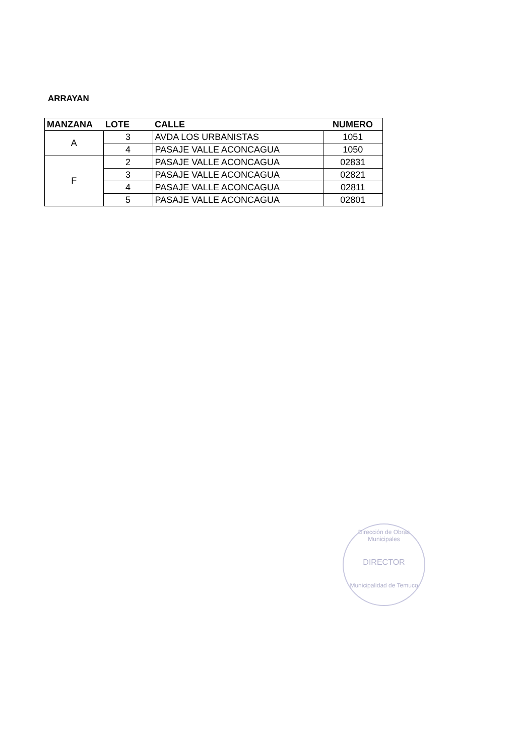ARRAYAN
| MANZANA | LOTE | CALLE | NUMERO |
| --- | --- | --- | --- |
| A | 3 | AVDA LOS URBANISTAS | 1051 |
| | 4 | PASAJE VALLE ACONCAGUA | 1050 |
| F | 2 | PASAJE VALLE ACONCAGUA | 02831 |
| | 3 | PASAJE VALLE ACONCAGUA | 02821 |
| | 4 | PASAJE VALLE ACONCAGUA | 02811 |
| | 5 | PASAJE VALLE ACONCAGUA | 02801 |
Dirección de Obras Municipales
DIRECTOR
Municipalidad de Temuco